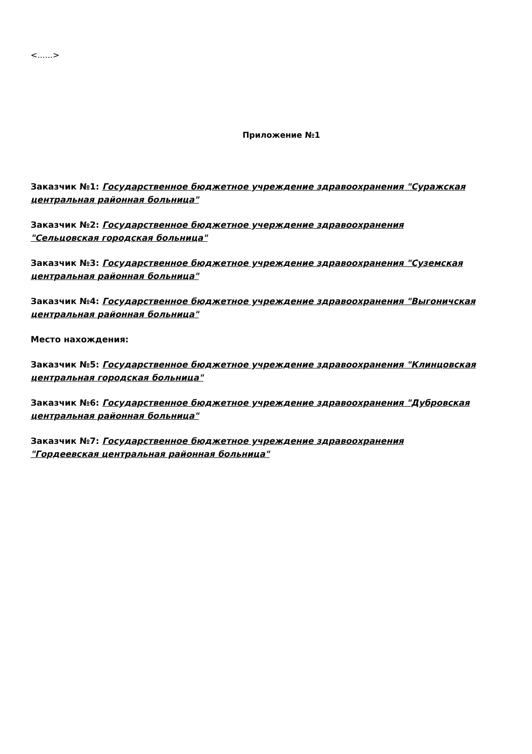<......>
Приложение №1
Заказчик №1: Государственное бюджетное учреждение здравоохранения "Суражская центральная районная больница"
Заказчик №2: Государственное бюджетное учерждение здравоохранения
"Сельцовская городская больница"
Заказчик №3: Государственное бюджетное учреждение здравоохранения "Суземская центральная районная больница"
Заказчик №4: Государственное бюджетное учреждение здравоохранения "Выгоничская центральная районная больница"
Место нахождения:
Заказчик №5: Государственное бюджетное учреждение здравоохранения "Клинцовская центральная городская больница"
Заказчик №6: Государственное бюджетное учреждение здравоохранения "Дубровская центральная районная больница"
Заказчик №7: Государственное бюджетное учреждение здравоохранения
"Гордеевская центральная районная больница"